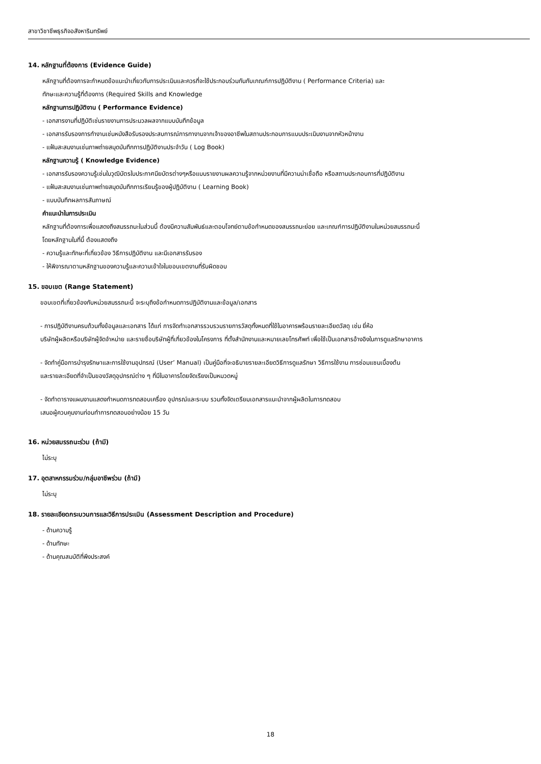สาขาวิชาชีพธุรกิจอสังหาริมทรัพย์
14. หลักฐานที่ต้องการ (Evidence Guide)
หลักฐานที่ต้องการจะกำหนดข้อแนะนำเกี่ยวกับการประเมินและควรที่จะใช้ประกอบร่วมกันกับเกณฑ์การปฏิบัติงาน ( Performance Criteria) และ
ทักษะและความรู้ที่ต้องการ (Required Skills and Knowledge
หลักฐานการปฏิบัติงาน ( Performance Evidence)
- เอกสารงานที่ปฏิบัติเช่นรายงานการประมวลผลจากแบบบันทึกข้อมูล
- เอกสารรับรองการทำงานเช่นหนังสือรับรองประสบการณ์การทางานจากเจ้าของอาชีพในสถานประกอบการแบบประเมินงานจากหัวหน้างาน
- แฟ้มสะสมงานเช่นภาพถ่ายสมุดบันทึกการปฏิบัติงานประจำวัน ( Log Book)
หลักฐานความรู้ ( Knowledge Evidence)
- เอกสารรับรองความรู้เช่นใบวุฒิบัตรใบประกาศนียบัตรต่างๆหรือแบบรายงานผลความรู้จากหน่วยงานที่มีความน่าเชื่อถือ หรือสถานประกอบการที่ปฏิบัติงาน
- แฟ้มสะสมงานเช่นภาพถ่ายสมุดบันทึกการเรียนรู้ของผู้ปฏิบัติงาน ( Learning Book)
- แบบบันทึกผลการสัมภาษณ์
คำแนะนำในการประเมิน
หลักฐานที่ต้องการเพื่อแสดงถึงสมรรถนะในส่วนนี้ ต้องมีความสัมพันธ์และตอบโจทย์ตามข้อกำหนดของสมรรถนะย่อย และเกณฑ์การปฏิบัติงานในหน่วยสมรรถนะนี้
โดยหลักฐานในที่นี้ ต้องแสดงถึง
- ความรู้และทักษะที่เกี่ยวข้อง วิธีการปฏิบัติงาน และมีเอกสารรับรอง
- ให้พิจารณาตามหลักฐานของความรู้และความเข้าใจในขอบเขตงานที่รับผิดชอบ
15. ขอบเขต (Range Statement)
ขอบเขตที่เกี่ยวข้องกับหน่วยสมรรถนะนี้ จะระบุถึงข้อกำหนดการปฏิบัติงานและข้อมูล/เอกสาร
- การปฏิบัติงานครบถ้วนทั้งข้อมูลและเอกสาร ได้แก่ การจัดทำเอกสารรวบรวมรายการวัสดุทั้งหมดที่ใช้ในอาคารพร้อมรายละเอียดวัสดุ เช่น ยี่ห้อ
บริษัทผู้ผลิตหรือบริษัทผู้จัดจำหน่าย และรายชื่อบริษัทผู้ที่เกี่ยวข้องในโครงการ ที่ตั้งสำนักงานและหมายเลขโทรศัพท์ เพื่อใช้เป็นเอกสารอ้างอิงในการดูแลรักษาอาคาร
- จัดทำคู่มือการบำรุงรักษาและการใช้งานอุปกรณ์ (User’ Manual) เป็นคู่มือที่จะอธิบายรายละเอียดวิธีการดูแลรักษา วิธีการใช้งาน การซ่อมแซมเบื้องต้น
และรายละเอียดที่จำเป็นของวัสดุอุปกรณ์ต่าง ๆ ที่มีในอาคารโดยจัดเรียงเป็นหมวดหมู่
- จัดทำตารางแผนงานแสดงกำหนดการทดสอบเครื่อง อุปกรณ์และระบบ รวมทั้งจัดเตรียมเอกสารแนะนำจากผู้ผลิตในการทดสอบ
เสนอผู้ควบคุมงานก่อนทำการทดสอบอย่างน้อย 15 วัน
16. หน่วยสมรรถนะร่วม (ถ้ามี)
ไม่ระบุ
17. อุตสาหกรรมร่วม/กลุ่มอาชีพร่วม (ถ้ามี)
ไม่ระบุ
18. รายละเอียดกระบวนการและวิธีการประเมิน (Assessment Description and Procedure)
- ด้านความรู้
- ด้านทักษะ
- ด้านคุณสมบัติที่พึงประสงค์
18